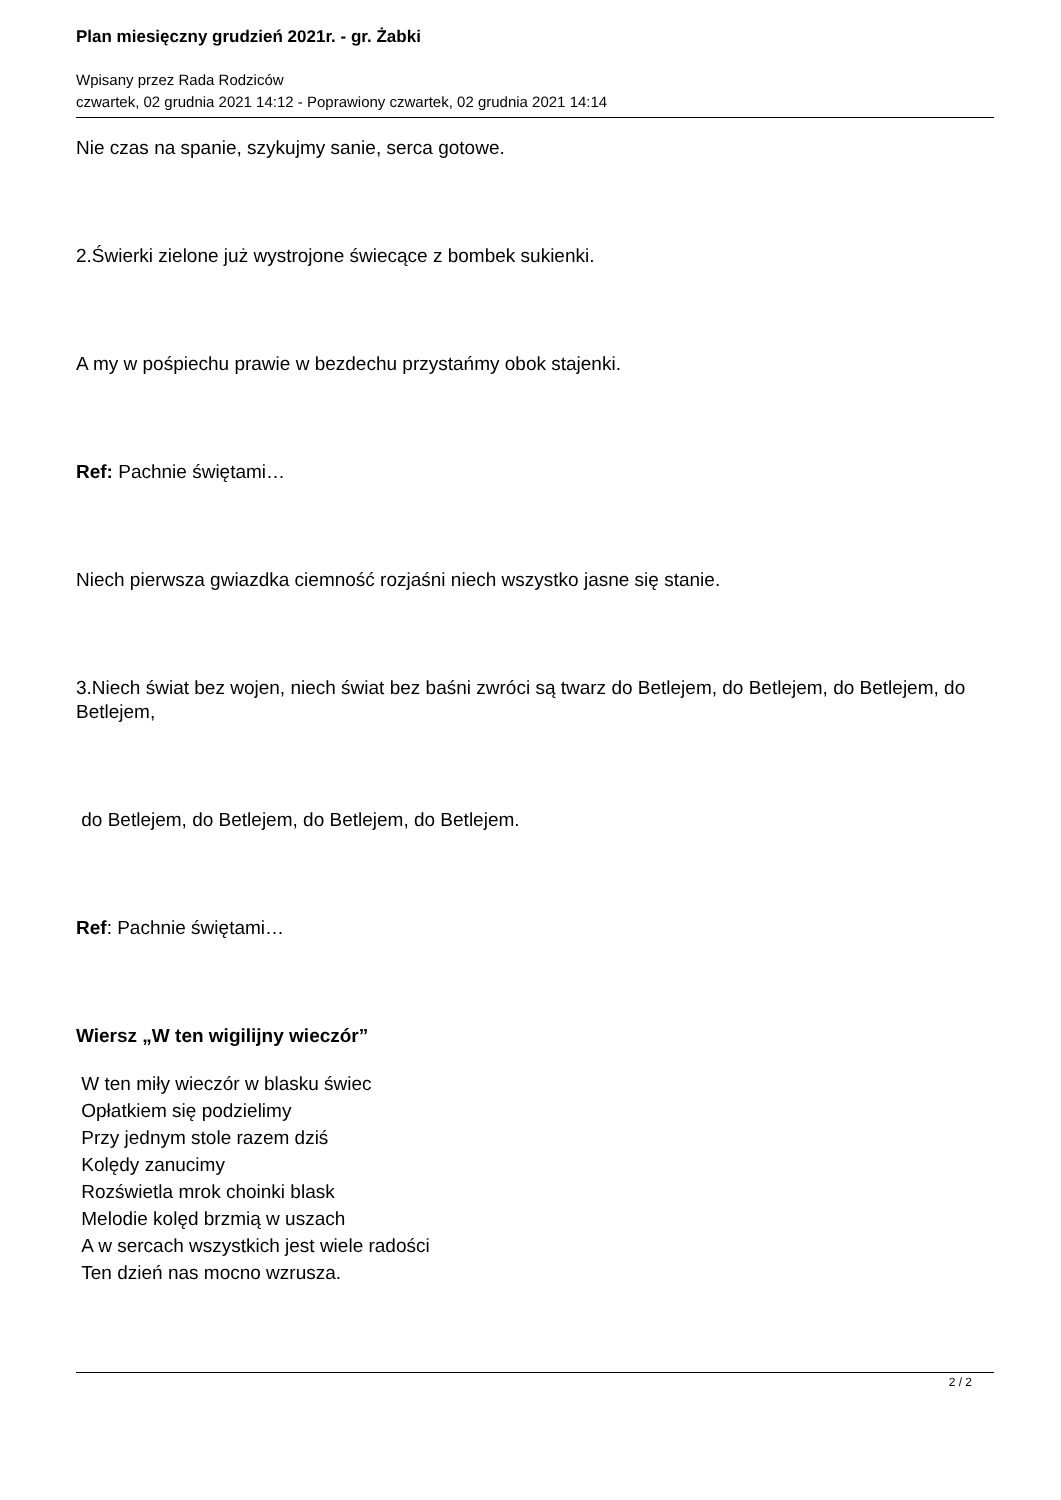Plan miesięczny grudzień 2021r. - gr. Żabki
Wpisany przez Rada Rodziców
czwartek, 02 grudnia 2021 14:12 - Poprawiony czwartek, 02 grudnia 2021 14:14
Nie czas na spanie, szykujmy sanie, serca gotowe.
2.Świerki zielone już wystrojone świecące z bombek sukienki.
A my w pośpiechu prawie w bezdechu przystańmy obok stajenki.
Ref: Pachnie świętami…
Niech pierwsza gwiazdka ciemność rozjaśni niech wszystko jasne się stanie.
3.Niech świat bez wojen, niech świat bez baśni zwróci są twarz do Betlejem, do Betlejem, do Betlejem, do Betlejem,
do Betlejem, do Betlejem, do Betlejem, do Betlejem.
Ref: Pachnie świętami…
Wiersz „W ten wigilijny wieczór”
W ten miły wieczór w blasku świec
Opłatkiem się podzielimy
Przy jednym stole razem dziś
Kolędy zanucimy
Rozświetla mrok choinki blask
Melodie kolęd brzmią w uszach
A w sercach wszystkich jest wiele radości
Ten dzień nas mocno wzrusza.
2 / 2